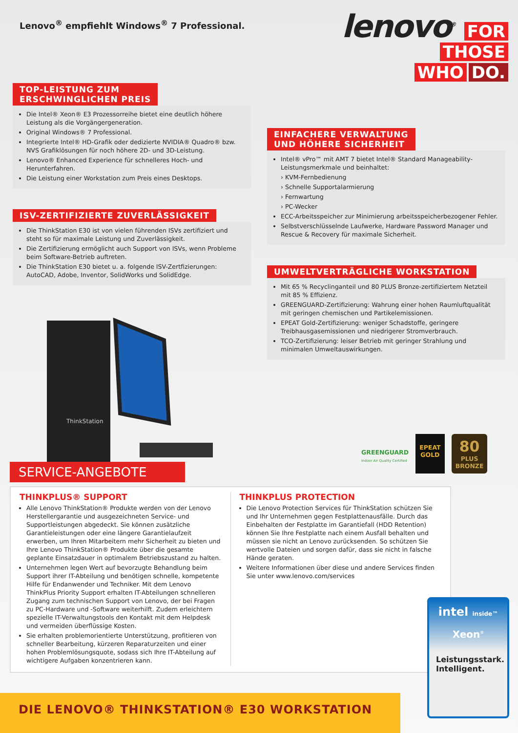Lenovo<sup>®</sup> empfiehlt Windows<sup>®</sup> 7 Professional.
lenovo<sup>®</sup> FOR
THOSE
WHO DO.
TOP-LEISTUNG ZUM
ERSCHWINGLICHEN PREIS
Die Intel® Xeon® E3 Prozessorreihe bietet eine deutlich höhere Leistung als die Vorgängergeneration.
Original Windows® 7 Professional.
Integrierte Intel® HD-Grafik oder dedizierte NVIDIA® Quadro® bzw. NVS Grafiklösungen für noch höhere 2D- und 3D-Leistung.
Lenovo® Enhanced Experience für schnelleres Hoch- und Herunterfahren.
Die Leistung einer Workstation zum Preis eines Desktops.
ISV-ZERTIFIZIERTE ZUVERLÄSSIGKEIT
Die ThinkStation E30 ist von vielen führenden ISVs zertifiziert und steht so für maximale Leistung und Zuverlässigkeit.
Die Zertifizierung ermöglicht auch Support von ISVs, wenn Probleme beim Software-Betrieb auftreten.
Die ThinkStation E30 bietet u. a. folgende ISV-Zertfizierungen: AutoCAD, Adobe, Inventor, SolidWorks und SolidEdge.
ThinkStation
EINFACHERE VERWALTUNG
UND HÖHERE SICHERHEIT
Intel® vPro™ mit AMT 7 bietet Intel® Standard Manageability-Leistungsmerkmale und beinhaltet:
› KVM-Fernbedienung
› Schnelle Supportalarmierung
› Fernwartung
› PC-Wecker
ECC-Arbeitsspeicher zur Minimierung arbeitsspeicherbezogener Fehler.
Selbstverschlüsselnde Laufwerke, Hardware Password Manager und Rescue & Recovery für maximale Sicherheit.
UMWELTVERTRÄGLICHE WORKSTATION
Mit 65 % Recyclinganteil und 80 PLUS Bronze-zertifiziertem Netzteil mit 85 % Effizienz.
GREENGUARD-Zertifizierung: Wahrung einer hohen Raumluftqualität mit geringen chemischen und Partikelemissionen.
EPEAT Gold-Zertifizierung: weniger Schadstoffe, geringere Treibhausgasemissionen und niedrigerer Stromverbrauch.
TCO-Zertifizierung: leiser Betrieb mit geringer Strahlung und minimalen Umweltauswirkungen.
GREENGUARD
Indoor Air Quality Certified
EPEAT
GOLD
80
PLUS
BRONZE
SERVICE-ANGEBOTE
THINKPLUS® SUPPORT
Alle Lenovo ThinkStation® Produkte werden von der Lenovo Herstellergarantie und ausgezeichneten Service- und Supportleistungen abgedeckt. Sie können zusätzliche Garantieleistungen oder eine längere Garantielaufzeit erwerben, um Ihren Mitarbeitern mehr Sicherheit zu bieten und Ihre Lenovo ThinkStation® Produkte über die gesamte geplante Einsatzdauer in optimalem Betriebszustand zu halten.
Unternehmen legen Wert auf bevorzugte Behandlung beim Support ihrer IT-Abteilung und benötigen schnelle, kompetente Hilfe für Endanwender und Techniker. Mit dem Lenovo ThinkPlus Priority Support erhalten IT-Abteilungen schnelleren Zugang zum technischen Support von Lenovo, der bei Fragen zu PC-Hardware und -Software weiterhilft. Zudem erleichtern spezielle IT-Verwaltungstools den Kontakt mit dem Helpdesk und vermeiden überflüssige Kosten.
Sie erhalten problemorientierte Unterstützung, profitieren von schneller Bearbeitung, kürzeren Reparaturzeiten und einer hohen Problemlösungsquote, sodass sich Ihre IT-Abteilung auf wichtigere Aufgaben konzentrieren kann.
THINKPLUS PROTECTION
Die Lenovo Protection Services für ThinkStation schützen Sie und Ihr Unternehmen gegen Festplattenausfälle. Durch das Einbehalten der Festplatte im Garantiefall (HDD Retention) können Sie Ihre Festplatte nach einem Ausfall behalten und müssen sie nicht an Lenovo zurücksenden. So schützen Sie wertvolle Dateien und sorgen dafür, dass sie nicht in falsche Hände geraten.
Weitere Informationen über diese und andere Services finden Sie unter www.lenovo.com/services
intel inside™
Xeon<sup>®</sup>
Leistungsstark.
Intelligent.
DIE LENOVO® THINKSTATION® E30 WORKSTATION